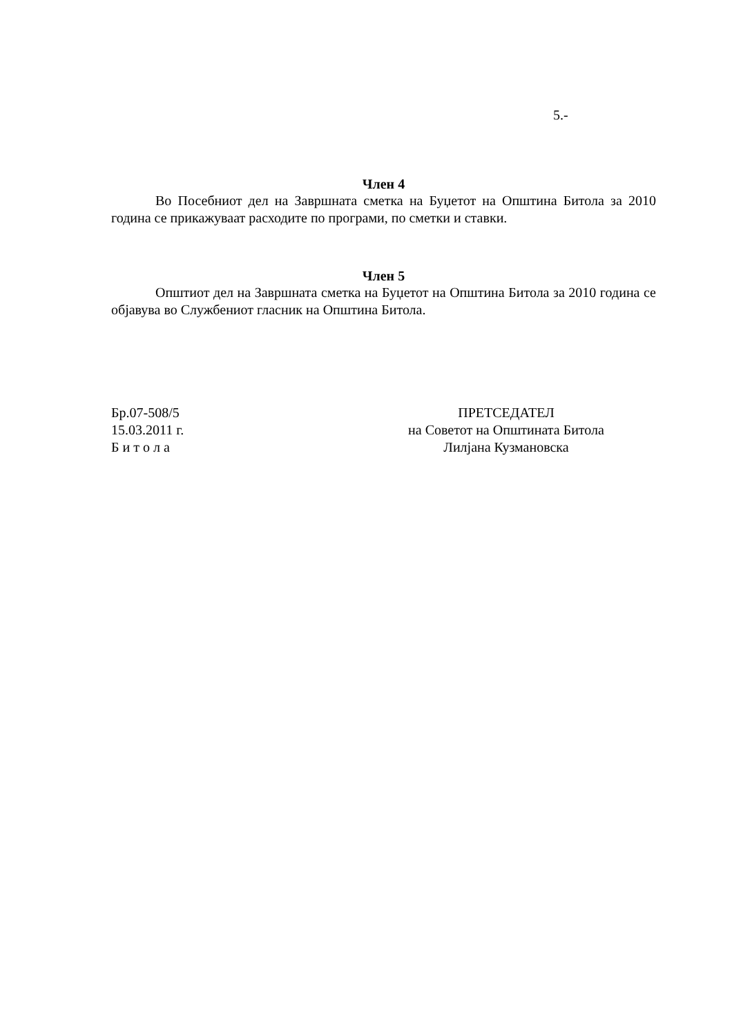5.-
Член 4
Во Посебниот дел на Завршната сметка на Буџетот на Општина Битола за 2010 година се прикажуваат расходите по програми, по сметки и ставки.
Член 5
Општиот дел на Завршната сметка на Буџетот на Општина Битола за 2010 година се објавува во Службениот гласник на Општина Битола.
Бр.07-508/5
15.03.2011 г.
Б и т о л а
ПРЕТСЕДАТЕЛ
на Советот на Општината Битола
Лилјана Кузмановска